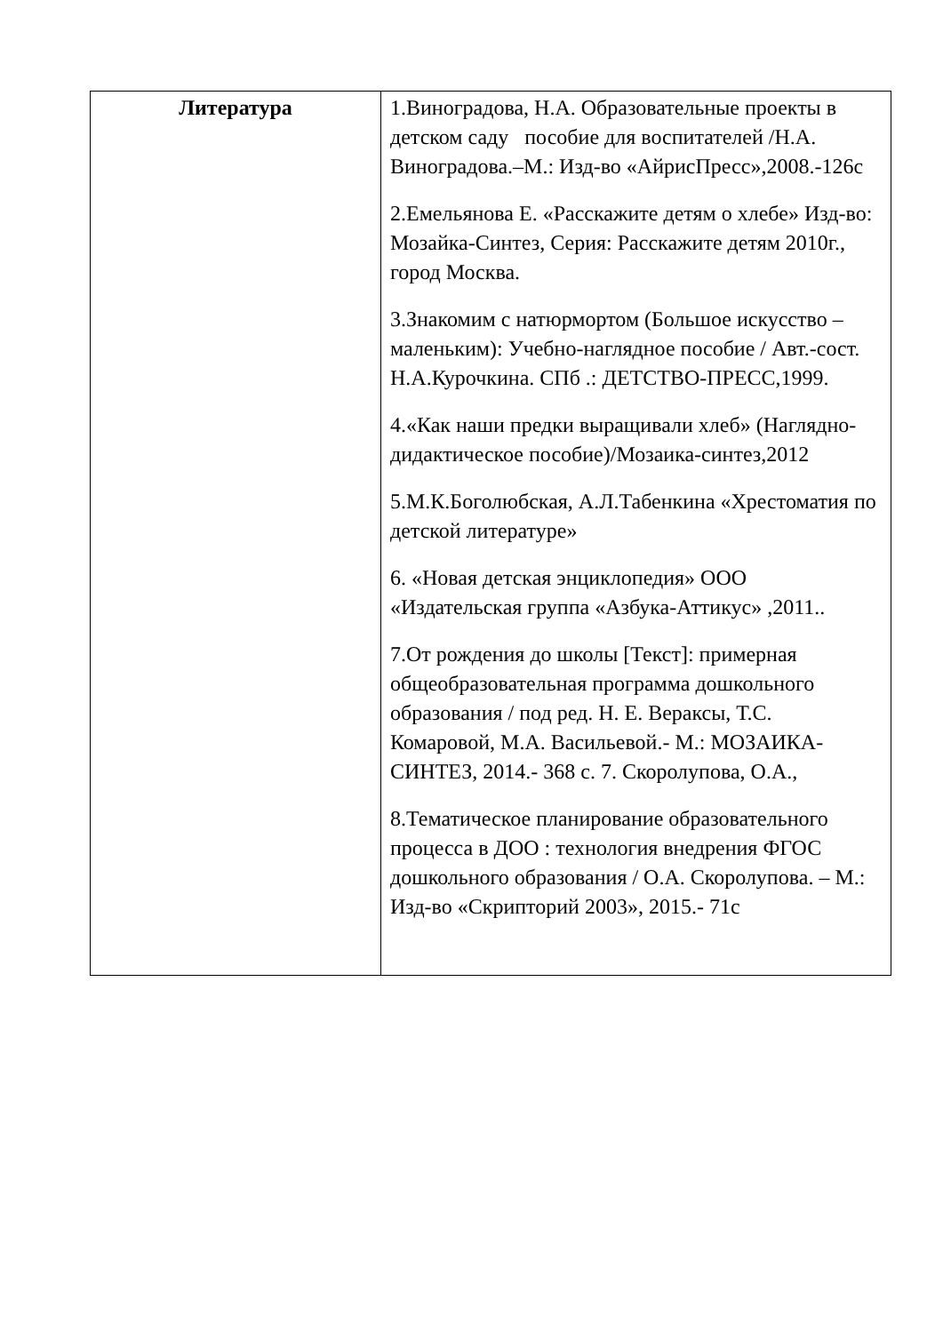| Литература | 1.Виноградова, Н.А. Образовательные проекты в детском саду пособие для воспитателей /Н.А. Виноградова.–М.: Изд-во «АйрисПресс»,2008.-126с 2.Емельянова Е. «Расскажите детям о хлебе» Изд-во: Мозайка-Синтез, Серия: Расскажите детям 2010г., город Москва. 3.Знакомим с натюрмортом (Большое искусство – маленьким): Учебно-наглядное пособие / Авт.-сост. Н.А.Курочкина. СПб .: ДЕТСТВО-ПРЕСС,1999. 4.«Как наши предки выращивали хлеб» (Наглядно-дидактическое пособие)/Мозаика-синтез,2012 5.М.К.Боголюбская, А.Л.Табенкина «Хрестоматия по детской литературе» 6. «Новая детская энциклопедия» ООО «Издательская группа «Азбука-Аттикус» ,2011.. 7.От рождения до школы [Текст]: примерная общеобразовательная программа дошкольного образования / под ред. Н. Е. Вераксы, Т.С. Комаровой, М.А. Васильевой.- М.: МОЗАИКА-СИНТЕЗ, 2014.- 368 с. 7. Скоролупова, О.А., 8.Тематическое планирование образовательного процесса в ДОО : технология внедрения ФГОС дошкольного образования / О.А. Скоролупова. – М.: Изд-во «Скрипторий 2003», 2015.- 71с |